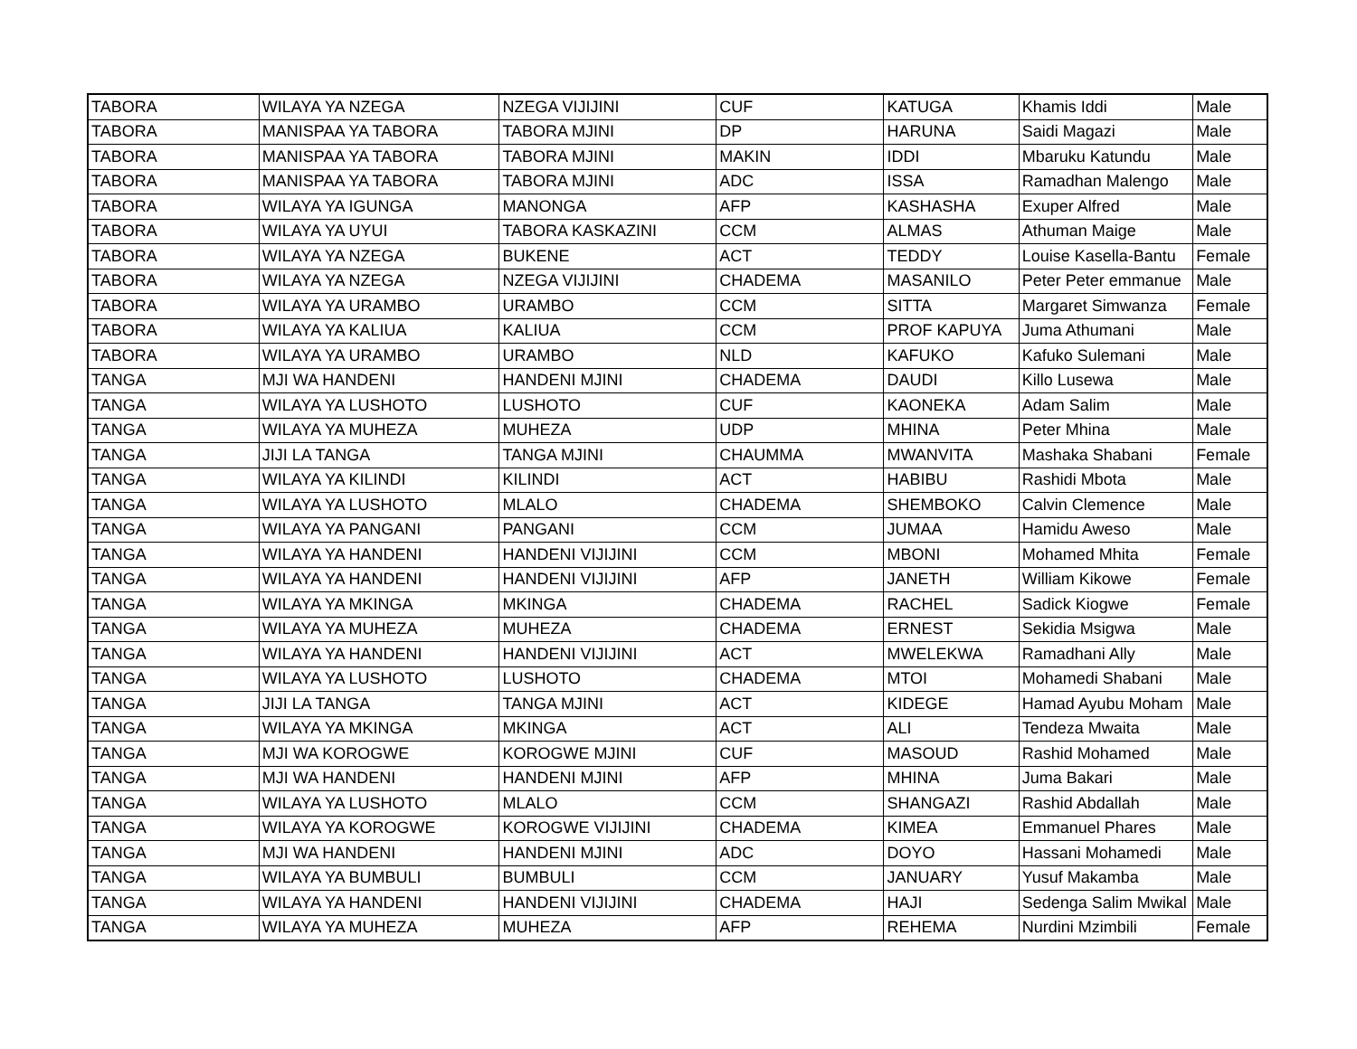| TABORA | WILAYA YA NZEGA | NZEGA VIJIJINI | CUF | KATUGA | Khamis Iddi | Male |
| TABORA | MANISPAA YA TABORA | TABORA MJINI | DP | HARUNA | Saidi Magazi | Male |
| TABORA | MANISPAA YA TABORA | TABORA MJINI | MAKIN | IDDI | Mbaruku Katundu | Male |
| TABORA | MANISPAA YA TABORA | TABORA MJINI | ADC | ISSA | Ramadhan Malengo | Male |
| TABORA | WILAYA YA IGUNGA | MANONGA | AFP | KASHASHA | Exuper Alfred | Male |
| TABORA | WILAYA YA UYUI | TABORA KASKAZINI | CCM | ALMAS | Athuman Maige | Male |
| TABORA | WILAYA YA NZEGA | BUKENE | ACT | TEDDY | Louise Kasella-Bantu | Female |
| TABORA | WILAYA YA NZEGA | NZEGA VIJIJINI | CHADEMA | MASANILO | Peter Peter emmanue | Male |
| TABORA | WILAYA YA URAMBO | URAMBO | CCM | SITTA | Margaret Simwanza | Female |
| TABORA | WILAYA YA KALIUA | KALIUA | CCM | PROF KAPUYA | Juma Athumani | Male |
| TABORA | WILAYA YA URAMBO | URAMBO | NLD | KAFUKO | Kafuko Sulemani | Male |
| TANGA | MJI WA HANDENI | HANDENI MJINI | CHADEMA | DAUDI | Killo Lusewa | Male |
| TANGA | WILAYA YA LUSHOTO | LUSHOTO | CUF | KAONEKA | Adam Salim | Male |
| TANGA | WILAYA YA MUHEZA | MUHEZA | UDP | MHINA | Peter Mhina | Male |
| TANGA | JIJI LA TANGA | TANGA MJINI | CHAUMMA | MWANVITA | Mashaka Shabani | Female |
| TANGA | WILAYA YA KILINDI | KILINDI | ACT | HABIBU | Rashidi Mbota | Male |
| TANGA | WILAYA YA LUSHOTO | MLALO | CHADEMA | SHEMBOKO | Calvin Clemence | Male |
| TANGA | WILAYA YA PANGANI | PANGANI | CCM | JUMAA | Hamidu Aweso | Male |
| TANGA | WILAYA YA HANDENI | HANDENI VIJIJINI | CCM | MBONI | Mohamed Mhita | Female |
| TANGA | WILAYA YA HANDENI | HANDENI VIJIJINI | AFP | JANETH | William Kikowe | Female |
| TANGA | WILAYA YA MKINGA | MKINGA | CHADEMA | RACHEL | Sadick Kiogwe | Female |
| TANGA | WILAYA YA MUHEZA | MUHEZA | CHADEMA | ERNEST | Sekidia Msigwa | Male |
| TANGA | WILAYA YA HANDENI | HANDENI VIJIJINI | ACT | MWELEKWA | Ramadhani Ally | Male |
| TANGA | WILAYA YA LUSHOTO | LUSHOTO | CHADEMA | MTOI | Mohamedi Shabani | Male |
| TANGA | JIJI LA TANGA | TANGA MJINI | ACT | KIDEGE | Hamad Ayubu Moham | Male |
| TANGA | WILAYA YA MKINGA | MKINGA | ACT | ALI | Tendeza Mwaita | Male |
| TANGA | MJI WA KOROGWE | KOROGWE MJINI | CUF | MASOUD | Rashid Mohamed | Male |
| TANGA | MJI WA HANDENI | HANDENI MJINI | AFP | MHINA | Juma Bakari | Male |
| TANGA | WILAYA YA LUSHOTO | MLALO | CCM | SHANGAZI | Rashid Abdallah | Male |
| TANGA | WILAYA YA KOROGWE | KOROGWE VIJIJINI | CHADEMA | KIMEA | Emmanuel Phares | Male |
| TANGA | MJI WA HANDENI | HANDENI MJINI | ADC | DOYO | Hassani Mohamedi | Male |
| TANGA | WILAYA YA BUMBULI | BUMBULI | CCM | JANUARY | Yusuf Makamba | Male |
| TANGA | WILAYA YA HANDENI | HANDENI VIJIJINI | CHADEMA | HAJI | Sedenga Salim Mwikal | Male |
| TANGA | WILAYA YA MUHEZA | MUHEZA | AFP | REHEMA | Nurdini Mzimbili | Female |